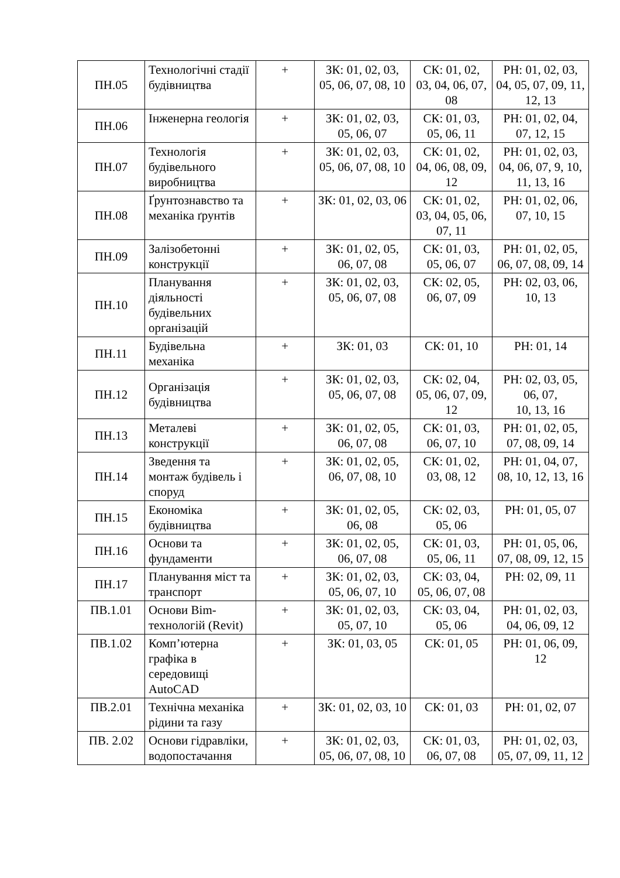| ПН.05 | Технологічні стадії будівництва | + | ЗК: 01, 02, 03, 05, 06, 07, 08, 10 | СК: 01, 02, 03, 04, 06, 07, 08 | РН: 01, 02, 03, 04, 05, 07, 09, 11, 12, 13 |
| ПН.06 | Інженерна геологія | + | ЗК: 01, 02, 03, 05, 06, 07 | СК: 01, 03, 05, 06, 11 | РН: 01, 02, 04, 07, 12, 15 |
| ПН.07 | Технологія будівельного виробництва | + | ЗК: 01, 02, 03, 05, 06, 07, 08, 10 | СК: 01, 02, 04, 06, 08, 09, 12 | РН: 01, 02, 03, 04, 06, 07, 9, 10, 11, 13, 16 |
| ПН.08 | Ґрунтознавство та механіка ґрунтів | + | ЗК: 01, 02, 03, 06 | СК: 01, 02, 03, 04, 05, 06, 07, 11 | РН: 01, 02, 06, 07, 10, 15 |
| ПН.09 | Залізобетонні конструкції | + | ЗК: 01, 02, 05, 06, 07, 08 | СК: 01, 03, 05, 06, 07 | РН: 01, 02, 05, 06, 07, 08, 09, 14 |
| ПН.10 | Планування діяльності будівельних організацій | + | ЗК: 01, 02, 03, 05, 06, 07, 08 | СК: 02, 05, 06, 07, 09 | РН: 02, 03, 06, 10, 13 |
| ПН.11 | Будівельна механіка | + | ЗК: 01, 03 | СК: 01, 10 | РН: 01, 14 |
| ПН.12 | Організація будівництва | + | ЗК: 01, 02, 03, 05, 06, 07, 08 | СК: 02, 04, 05, 06, 07, 09, 12 | РН: 02, 03, 05, 06, 07, 10, 13, 16 |
| ПН.13 | Металеві конструкції | + | ЗК: 01, 02, 05, 06, 07, 08 | СК: 01, 03, 06, 07, 10 | РН: 01, 02, 05, 07, 08, 09, 14 |
| ПН.14 | Зведення та монтаж будівель і споруд | + | ЗК: 01, 02, 05, 06, 07, 08, 10 | СК: 01, 02, 03, 08, 12 | РН: 01, 04, 07, 08, 10, 12, 13, 16 |
| ПН.15 | Економіка будівництва | + | ЗК: 01, 02, 05, 06, 08 | СК: 02, 03, 05, 06 | РН: 01, 05, 07 |
| ПН.16 | Основи та фундаменти | + | ЗК: 01, 02, 05, 06, 07, 08 | СК: 01, 03, 05, 06, 11 | РН: 01, 05, 06, 07, 08, 09, 12, 15 |
| ПН.17 | Планування міст та транспорт | + | ЗК: 01, 02, 03, 05, 06, 07, 10 | СК: 03, 04, 05, 06, 07, 08 | РН: 02, 09, 11 |
| ПВ.1.01 | Основи Bim-технологій (Revit) | + | ЗК: 01, 02, 03, 05, 07, 10 | СК: 03, 04, 05, 06 | РН: 01, 02, 03, 04, 06, 09, 12 |
| ПВ.1.02 | Комп’ютерна графіка в середовищі AutoCAD | + | ЗК: 01, 03, 05 | СК: 01, 05 | РН: 01, 06, 09, 12 |
| ПВ.2.01 | Технічна механіка рідини та газу | + | ЗК: 01, 02, 03, 10 | СК: 01, 03 | РН: 01, 02, 07 |
| ПВ. 2.02 | Основи гідравліки, водопостачання | + | ЗК: 01, 02, 03, 05, 06, 07, 08, 10 | СК: 01, 03, 06, 07, 08 | РН: 01, 02, 03, 05, 07, 09, 11, 12 |